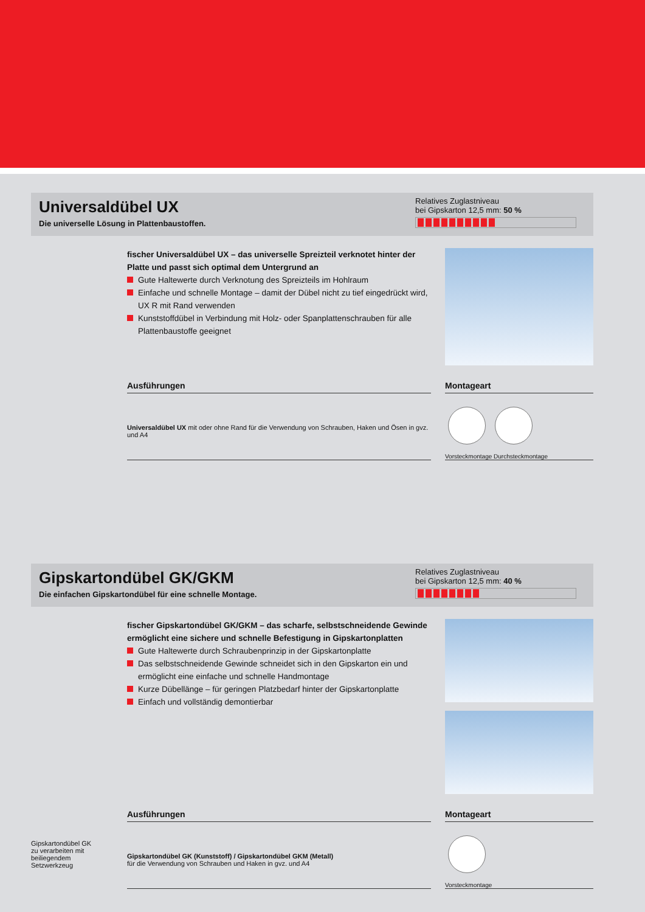Universaldübel UX
Die universelle Lösung in Plattenbaustoffen.
Relatives Zuglastniveau
bei Gipskarton 12,5 mm: 50 %
fischer Universaldübel UX – das universelle Spreizteil verknotet hinter der Platte und passt sich optimal dem Untergrund an
Gute Haltewerte durch Verknotung des Spreizteils im Hohlraum
Einfache und schnelle Montage – damit der Dübel nicht zu tief eingedrückt wird, UX R mit Rand verwenden
Kunststoffdübel in Verbindung mit Holz- oder Spanplattenschrauben für alle Plattenbaustoffe geeignet
Ausführungen
Universaldübel UX mit oder ohne Rand für die Verwendung von Schrauben, Haken und Ösen in gvz. und A4
Montageart
Vorsteckmontage Durchsteckmontage
Gipskartondübel GK/GKM
Die einfachen Gipskartondübel für eine schnelle Montage.
Relatives Zuglastniveau
bei Gipskarton 12,5 mm: 40 %
fischer Gipskartondübel GK/GKM – das scharfe, selbstschneidende Gewinde ermöglicht eine sichere und schnelle Befestigung in Gipskartonplatten
Gute Haltewerte durch Schraubenprinzip in der Gipskartonplatte
Das selbstschneidende Gewinde schneidet sich in den Gipskarton ein und ermöglicht eine einfache und schnelle Handmontage
Kurze Dübellänge – für geringen Platzbedarf hinter der Gipskartonplatte
Einfach und vollständig demontierbar
Gipskartondübel GK zu verarbeiten mit beiliegendem Setzwerkzeug
Ausführungen
Gipskartondübel GK (Kunststoff) / Gipskartondübel GKM (Metall)
für die Verwendung von Schrauben und Haken in gvz. und A4
Montageart
Vorsteckmontage